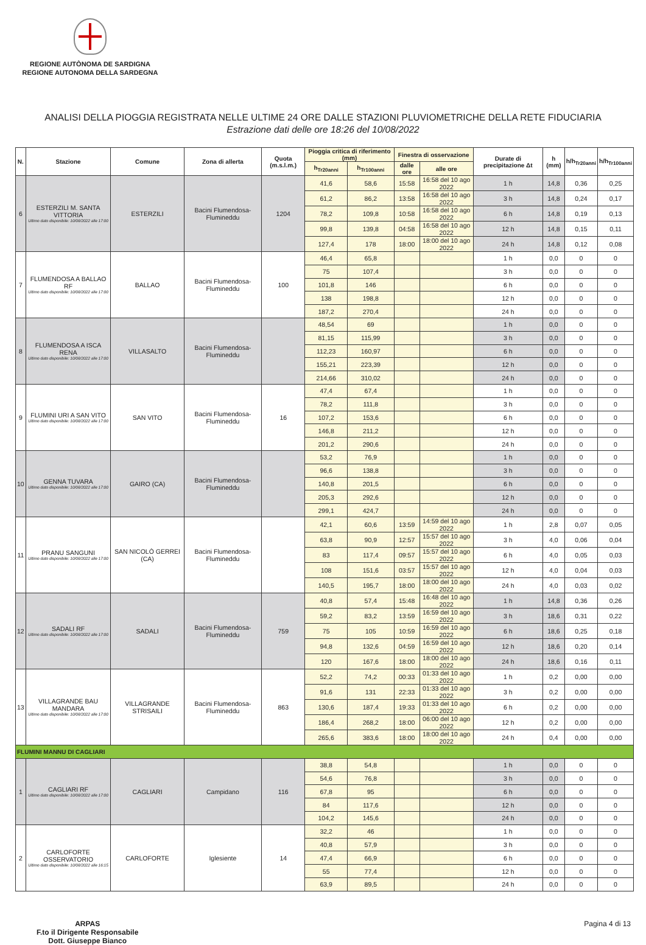REGIONE AUTÒNOMA DE SARDIGNA
REGIONE AUTONOMA DELLA SARDEGNA
ANALISI DELLA PIOGGIA REGISTRATA NELLE ULTIME 24 ORE DALLE STAZIONI PLUVIOMETRICHE DELLA RETE FIDUCIARIA
Estrazione dati delle ore 18:26 del 10/08/2022
| N. | Stazione | Comune | Zona di allerta | Quota (m.s.l.m.) | Pioggia critica di riferimento (mm) | | Finestra di osservazione | | Durate di precipitazione Δt | h (mm) | h/h<sub>Tr20anni</sub> | h/h<sub>Tr100anni</sub> |
| --- | --- | --- | --- | --- | --- | --- | --- | --- | --- | --- | --- | --- |
| | | | | | h<sub>Tr20anni</sub> | h<sub>Tr100anni</sub> | dalle ore | alle ore | | | | |
| 6 | ESTERZILI M. SANTA VITTORIA Ultimo dato disponibile: 10/08/2022 alle 17:00 | ESTERZILI | Bacini Flumendosa-Flumineddu | 1204 | 41,6 | 58,6 | 15:58 | 16:58 del 10 ago 2022 | 1 h | 14,8 | 0,36 | 0,25 |
| | | | | | 61,2 | 86,2 | 13:58 | 16:58 del 10 ago 2022 | 3 h | 14,8 | 0,24 | 0,17 |
| | | | | | 78,2 | 109,8 | 10:58 | 16:58 del 10 ago 2022 | 6 h | 14,8 | 0,19 | 0,13 |
| | | | | | 99,8 | 139,8 | 04:58 | 16:58 del 10 ago 2022 | 12 h | 14,8 | 0,15 | 0,11 |
| | | | | | 127,4 | 178 | 18:00 | 18:00 del 10 ago 2022 | 24 h | 14,8 | 0,12 | 0,08 |
| 7 | FLUMENDOSA A BALLAO RF Ultimo dato disponibile: 10/08/2022 alle 17:00 | BALLAO | Bacini Flumendosa-Flumineddu | 100 | 46,4 | 65,8 | | | 1 h | 0,0 | 0 | 0 |
| | | | | | 75 | 107,4 | | | 3 h | 0,0 | 0 | 0 |
| | | | | | 101,8 | 146 | | | 6 h | 0,0 | 0 | 0 |
| | | | | | 138 | 198,8 | | | 12 h | 0,0 | 0 | 0 |
| | | | | | 187,2 | 270,4 | | | 24 h | 0,0 | 0 | 0 |
| 8 | FLUMENDOSA A ISCA RENA Ultimo dato disponibile: 10/08/2022 alle 17:00 | VILLASALTO | Bacini Flumendosa-Flumineddu | | 48,54 | 69 | | | 1 h | 0,0 | 0 | 0 |
| | | | | | 81,15 | 115,99 | | | 3 h | 0,0 | 0 | 0 |
| | | | | | 112,23 | 160,97 | | | 6 h | 0,0 | 0 | 0 |
| | | | | | 155,21 | 223,39 | | | 12 h | 0,0 | 0 | 0 |
| | | | | | 214,66 | 310,02 | | | 24 h | 0,0 | 0 | 0 |
| 9 | FLUMINI URI A SAN VITO Ultimo dato disponibile: 10/08/2022 alle 17:00 | SAN VITO | Bacini Flumendosa-Flumineddu | 16 | 47,4 | 67,4 | | | 1 h | 0,0 | 0 | 0 |
| | | | | | 78,2 | 111,8 | | | 3 h | 0,0 | 0 | 0 |
| | | | | | 107,2 | 153,6 | | | 6 h | 0,0 | 0 | 0 |
| | | | | | 146,8 | 211,2 | | | 12 h | 0,0 | 0 | 0 |
| | | | | | 201,2 | 290,6 | | | 24 h | 0,0 | 0 | 0 |
| 10 | GENNA TUVARA Ultimo dato disponibile: 10/08/2022 alle 17:00 | GAIRO (CA) | Bacini Flumendosa-Flumineddu | | 53,2 | 76,9 | | | 1 h | 0,0 | 0 | 0 |
| | | | | | 96,6 | 138,8 | | | 3 h | 0,0 | 0 | 0 |
| | | | | | 140,8 | 201,5 | | | 6 h | 0,0 | 0 | 0 |
| | | | | | 205,3 | 292,6 | | | 12 h | 0,0 | 0 | 0 |
| | | | | | 299,1 | 424,7 | | | 24 h | 0,0 | 0 | 0 |
| 11 | PRANU SANGUNI Ultimo dato disponibile: 10/08/2022 alle 17:00 | SAN NICOLÒ GERREI (CA) | Bacini Flumendosa-Flumineddu | | 42,1 | 60,6 | 13:59 | 14:59 del 10 ago 2022 | 1 h | 2,8 | 0,07 | 0,05 |
| | | | | | 63,8 | 90,9 | 12:57 | 15:57 del 10 ago 2022 | 3 h | 4,0 | 0,06 | 0,04 |
| | | | | | 83 | 117,4 | 09:57 | 15:57 del 10 ago 2022 | 6 h | 4,0 | 0,05 | 0,03 |
| | | | | | 108 | 151,6 | 03:57 | 15:57 del 10 ago 2022 | 12 h | 4,0 | 0,04 | 0,03 |
| | | | | | 140,5 | 195,7 | 18:00 | 18:00 del 10 ago 2022 | 24 h | 4,0 | 0,03 | 0,02 |
| 12 | SADALI RF Ultimo dato disponibile: 10/08/2022 alle 17:00 | SADALI | Bacini Flumendosa-Flumineddu | 759 | 40,8 | 57,4 | 15:48 | 16:48 del 10 ago 2022 | 1 h | 14,8 | 0,36 | 0,26 |
| | | | | | 59,2 | 83,2 | 13:59 | 16:59 del 10 ago 2022 | 3 h | 18,6 | 0,31 | 0,22 |
| | | | | | 75 | 105 | 10:59 | 16:59 del 10 ago 2022 | 6 h | 18,6 | 0,25 | 0,18 |
| | | | | | 94,8 | 132,6 | 04:59 | 16:59 del 10 ago 2022 | 12 h | 18,6 | 0,20 | 0,14 |
| | | | | | 120 | 167,6 | 18:00 | 18:00 del 10 ago 2022 | 24 h | 18,6 | 0,16 | 0,11 |
| 13 | VILLAGRANDE BAU MANDARA Ultimo dato disponibile: 10/08/2022 alle 17:00 | VILLAGRANDE STRISAILI | Bacini Flumendosa-Flumineddu | 863 | 52,2 | 74,2 | 00:33 | 01:33 del 10 ago 2022 | 1 h | 0,2 | 0,00 | 0,00 |
| | | | | | 91,6 | 131 | 22:33 | 01:33 del 10 ago 2022 | 3 h | 0,2 | 0,00 | 0,00 |
| | | | | | 130,6 | 187,4 | 19:33 | 01:33 del 10 ago 2022 | 6 h | 0,2 | 0,00 | 0,00 |
| | | | | | 186,4 | 268,2 | 18:00 | 06:00 del 10 ago 2022 | 12 h | 0,2 | 0,00 | 0,00 |
| | | | | | 265,6 | 383,6 | 18:00 | 18:00 del 10 ago 2022 | 24 h | 0,4 | 0,00 | 0,00 |
| FLUMINI MANNU DI CAGLIARI | | | | | | | | | | | | |
| 1 | CAGLIARI RF Ultimo dato disponibile: 10/08/2022 alle 17:00 | CAGLIARI | Campidano | 116 | 38,8 | 54,8 | | | 1 h | 0,0 | 0 | 0 |
| | | | | | 54,6 | 76,8 | | | 3 h | 0,0 | 0 | 0 |
| | | | | | 67,8 | 95 | | | 6 h | 0,0 | 0 | 0 |
| | | | | | 84 | 117,6 | | | 12 h | 0,0 | 0 | 0 |
| | | | | | 104,2 | 145,6 | | | 24 h | 0,0 | 0 | 0 |
| 2 | CARLOFORTE OSSERVATORIO Ultimo dato disponibile: 10/08/2022 alle 16:15 | CARLOFORTE | Iglesiente | 14 | 32,2 | 46 | | | 1 h | 0,0 | 0 | 0 |
| | | | | | 40,8 | 57,9 | | | 3 h | 0,0 | 0 | 0 |
| | | | | | 47,4 | 66,9 | | | 6 h | 0,0 | 0 | 0 |
| | | | | | 55 | 77,4 | | | 12 h | 0,0 | 0 | 0 |
| | | | | | 63,9 | 89,5 | | | 24 h | 0,0 | 0 | 0 |
ARPAS
F.to il Dirigente Responsabile
Dott. Giuseppe Bianco Pagina 4 di 13